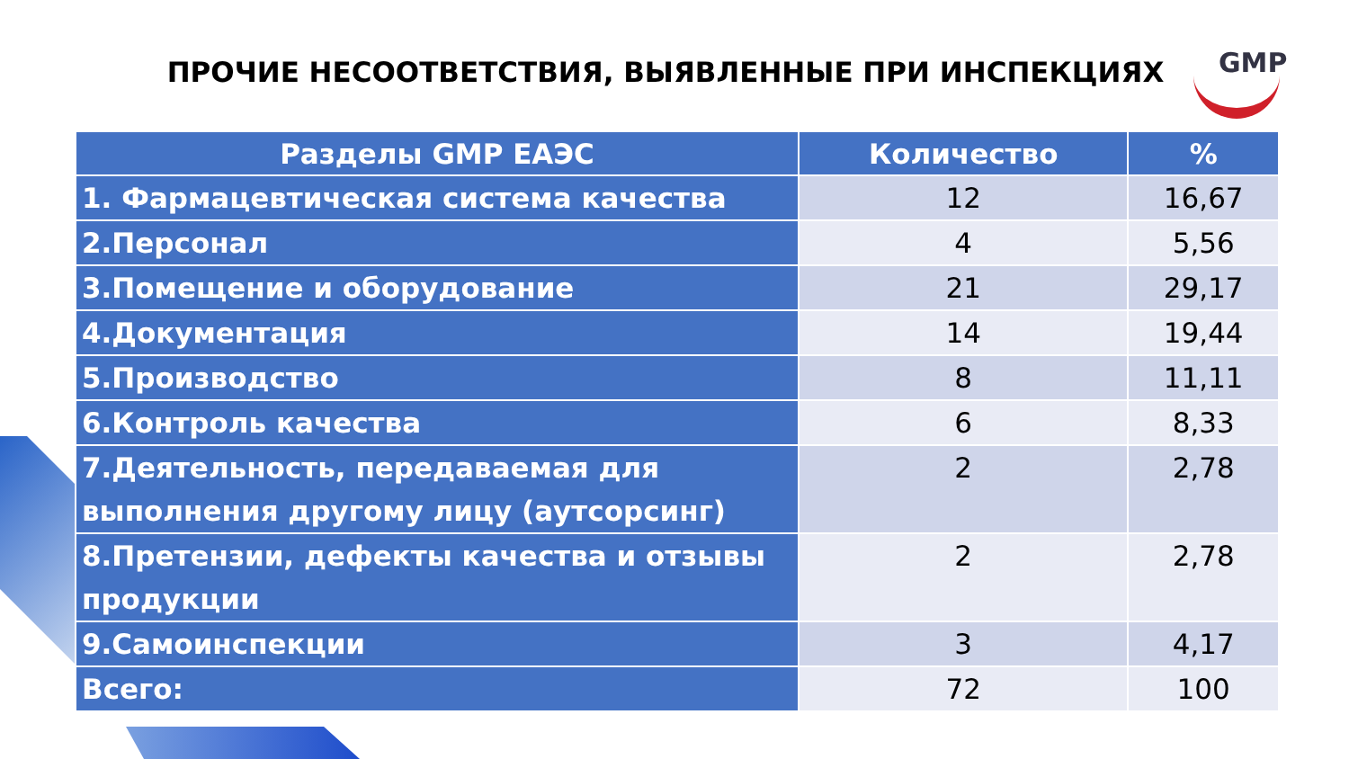ПРОЧИЕ НЕСООТВЕТСТВИЯ, ВЫЯВЛЕННЫЕ ПРИ ИНСПЕКЦИЯХ
GMP
| Разделы GMP ЕАЭС | Количество | % |
| --- | --- | --- |
| 1. Фармацевтическая система качества | 12 | 16,67 |
| 2.Персонал | 4 | 5,56 |
| 3.Помещение и оборудование | 21 | 29,17 |
| 4.Документация | 14 | 19,44 |
| 5.Производство | 8 | 11,11 |
| 6.Контроль качества | 6 | 8,33 |
| 7.Деятельность, передаваемая для выполнения другому лицу (аутсорсинг) | 2 | 2,78 |
| 8.Претензии, дефекты качества и отзывы продукции | 2 | 2,78 |
| 9.Самоинспекции | 3 | 4,17 |
| Всего: | 72 | 100 |